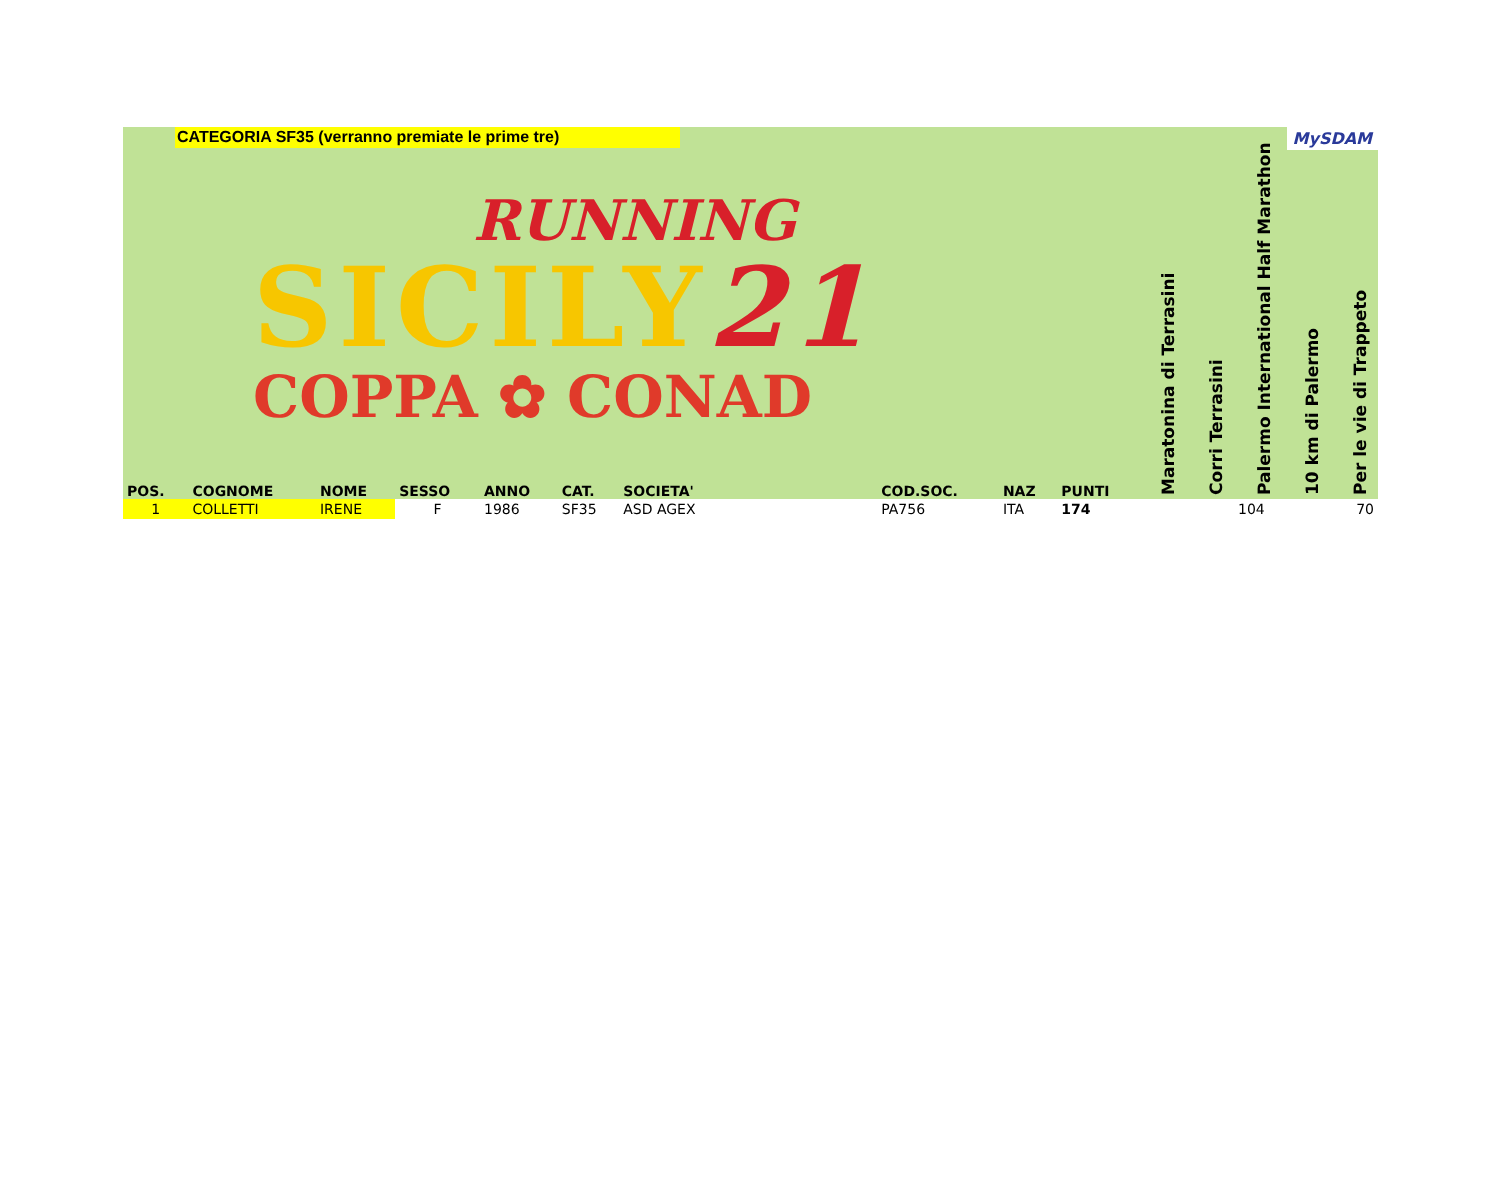CATEGORIA SF35 (verranno premiate le prime tre)
MySDAM
RUNNING
SICILY21
COPPA ✿ CONAD
| POS. | COGNOME | NOME | SESSO | ANNO | CAT. | SOCIETA' | COD.SOC. | NAZ | PUNTI | Maratonina di Terrasini | Corri Terrasini | Palermo International Half Marathon | 10 km di Palermo | Per le vie di Trappeto |
| --- | --- | --- | --- | --- | --- | --- | --- | --- | --- | --- | --- | --- | --- | --- |
| 1 | COLLETTI | IRENE | F | 1986 | SF35 | ASD AGEX | PA756 | ITA | 174 | | | 104 | | 70 |